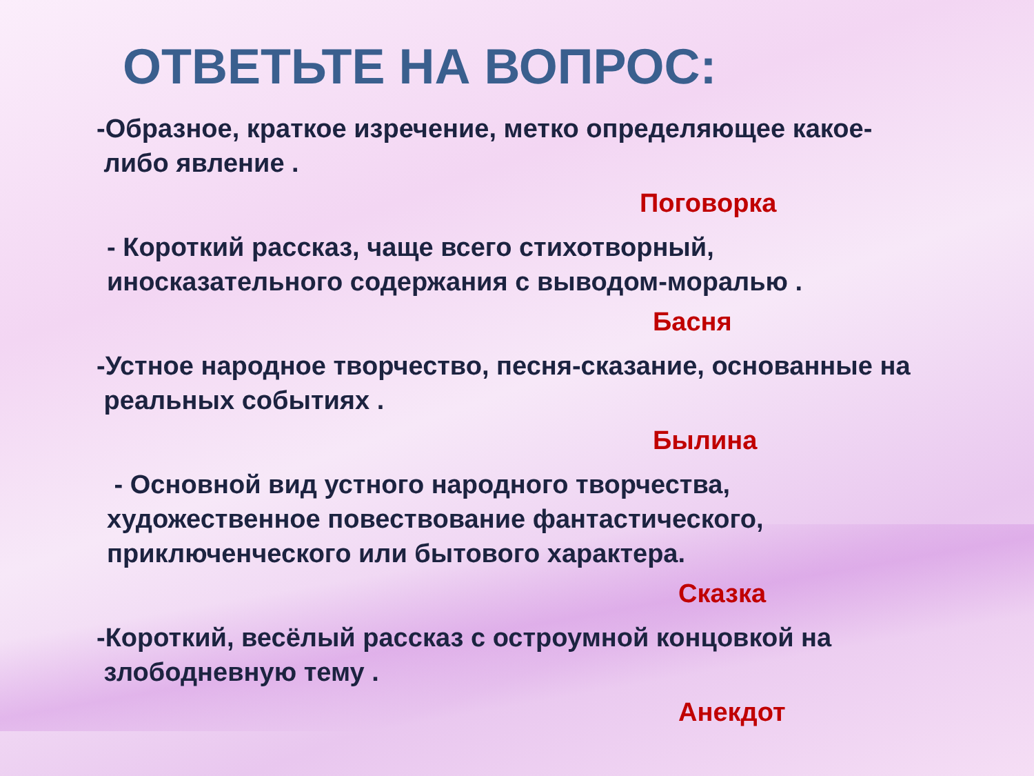ОТВЕТЬТЕ НА ВОПРОС:
-Образное, краткое изречение, метко определяющее какое-
либо явление .
Поговорка
- Короткий рассказ, чаще всего стихотворный,
иносказательного содержания с выводом-моралью .
Басня
-Устное народное творчество, песня-сказание, основанные на
реальных событиях .
Былина
- Основной вид устного народного творчества,
художественное повествование фантастического,
приключенческого или бытового характера.
Сказка
-Короткий, весёлый рассказ с остроумной концовкой на
злободневную тему .
Анекдот